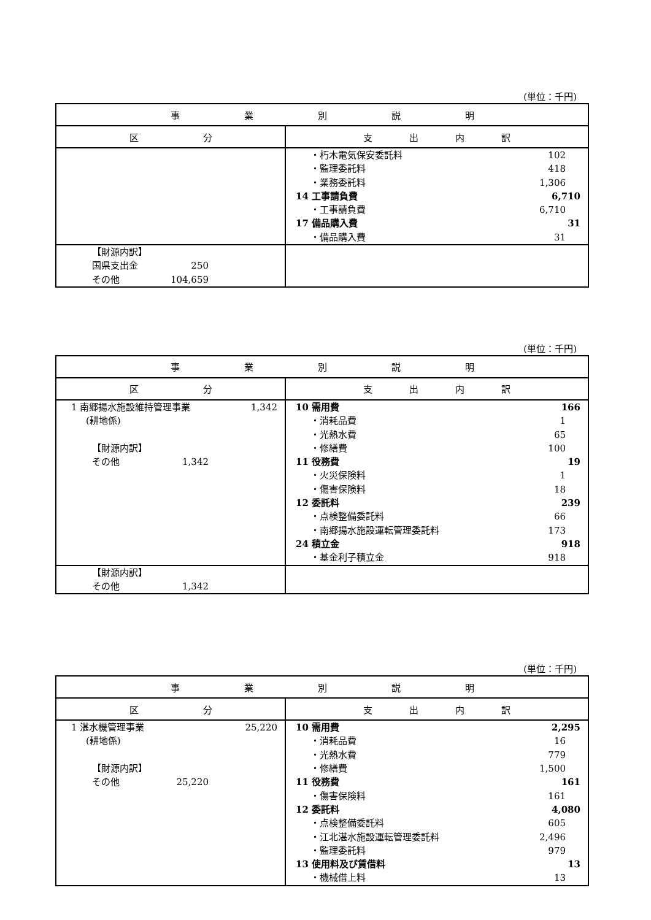(単位：千円)
| 事 業 別 説 明 | |
| --- | --- |
| 区 分 | 支 出 内 訳 |
| | ・朽木電気保安委託料 102 ・監理委託料 418 ・業務委託料 1,306 14 工事請負費 6,710 ・工事請負費 6,710 17 備品購入費 31 ・備品購入費 31 |
| 【財源内訳】 国県支出金 250 その他 104,659 | |
(単位：千円)
| 事 業 別 説 明 | |
| --- | --- |
| 区 分 | 支 出 内 訳 |
| 1 南郷揚水施設維持管理事業 1,342 (耕地係) 【財源内訳】 その他 1,342 | 10 需用費 166 ・消耗品費 1 ・光熱水費 65 ・修繕費 100 11 役務費 19 ・火災保険料 1 ・傷害保険料 18 12 委託料 239 ・点検整備委託料 66 ・南郷揚水施設運転管理委託料 173 24 積立金 918 ・基金利子積立金 918 |
| 【財源内訳】 その他 1,342 | |
(単位：千円)
| 事 業 別 説 明 | |
| --- | --- |
| 区 分 | 支 出 内 訳 |
| 1 湛水機管理事業 25,220 (耕地係) 【財源内訳】 その他 25,220 | 10 需用費 2,295 ・消耗品費 16 ・光熱水費 779 ・修繕費 1,500 11 役務費 161 ・傷害保険料 161 12 委託料 4,080 ・点検整備委託料 605 ・江北湛水施設運転管理委託料 2,496 ・監理委託料 979 13 使用料及び賃借料 13 ・機械借上料 13 |